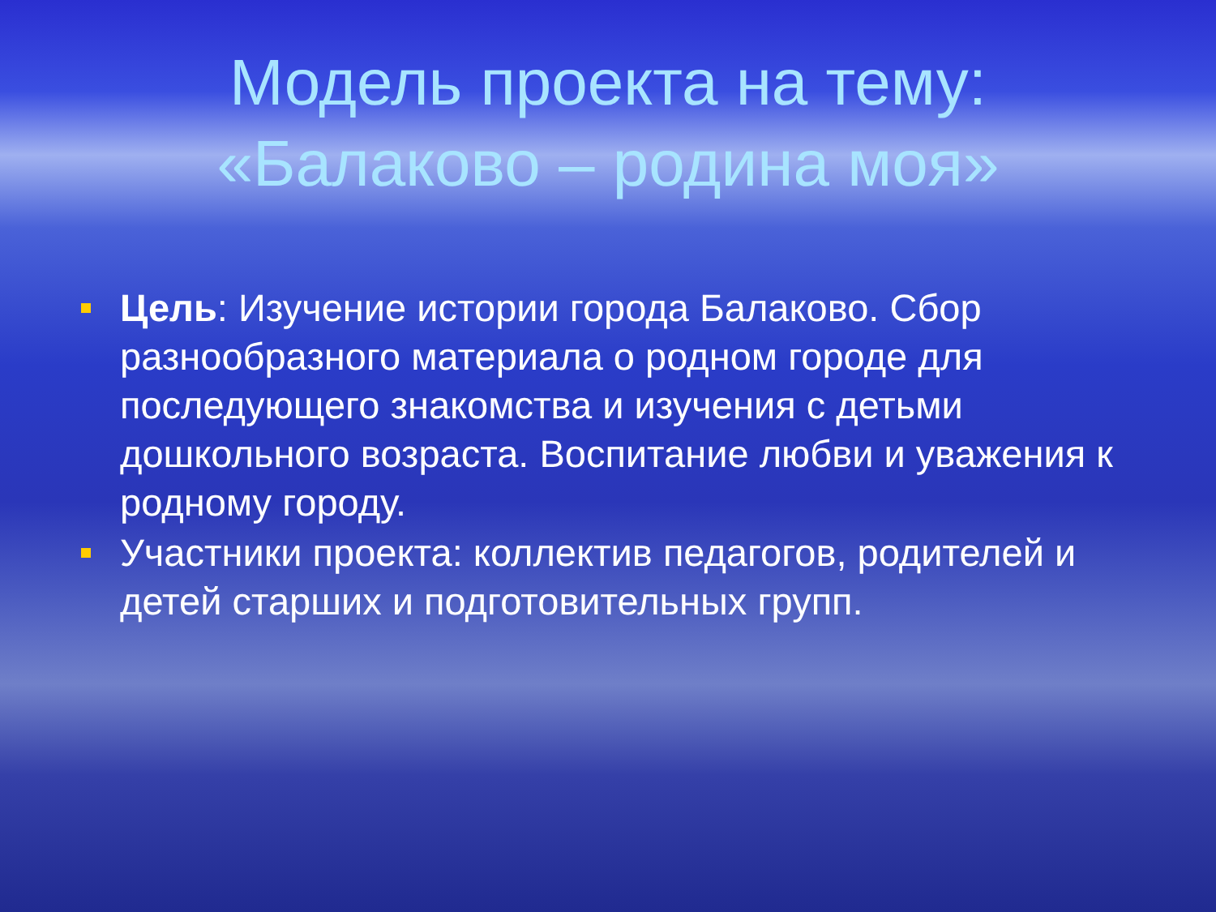Модель проекта на тему:
«Балаково – родина моя»
Цель: Изучение истории города Балаково. Сбор разнообразного материала о родном городе для последующего знакомства и изучения с детьми дошкольного возраста. Воспитание любви и уважения к родному городу.
Участники проекта: коллектив педагогов, родителей и детей старших и подготовительных групп.